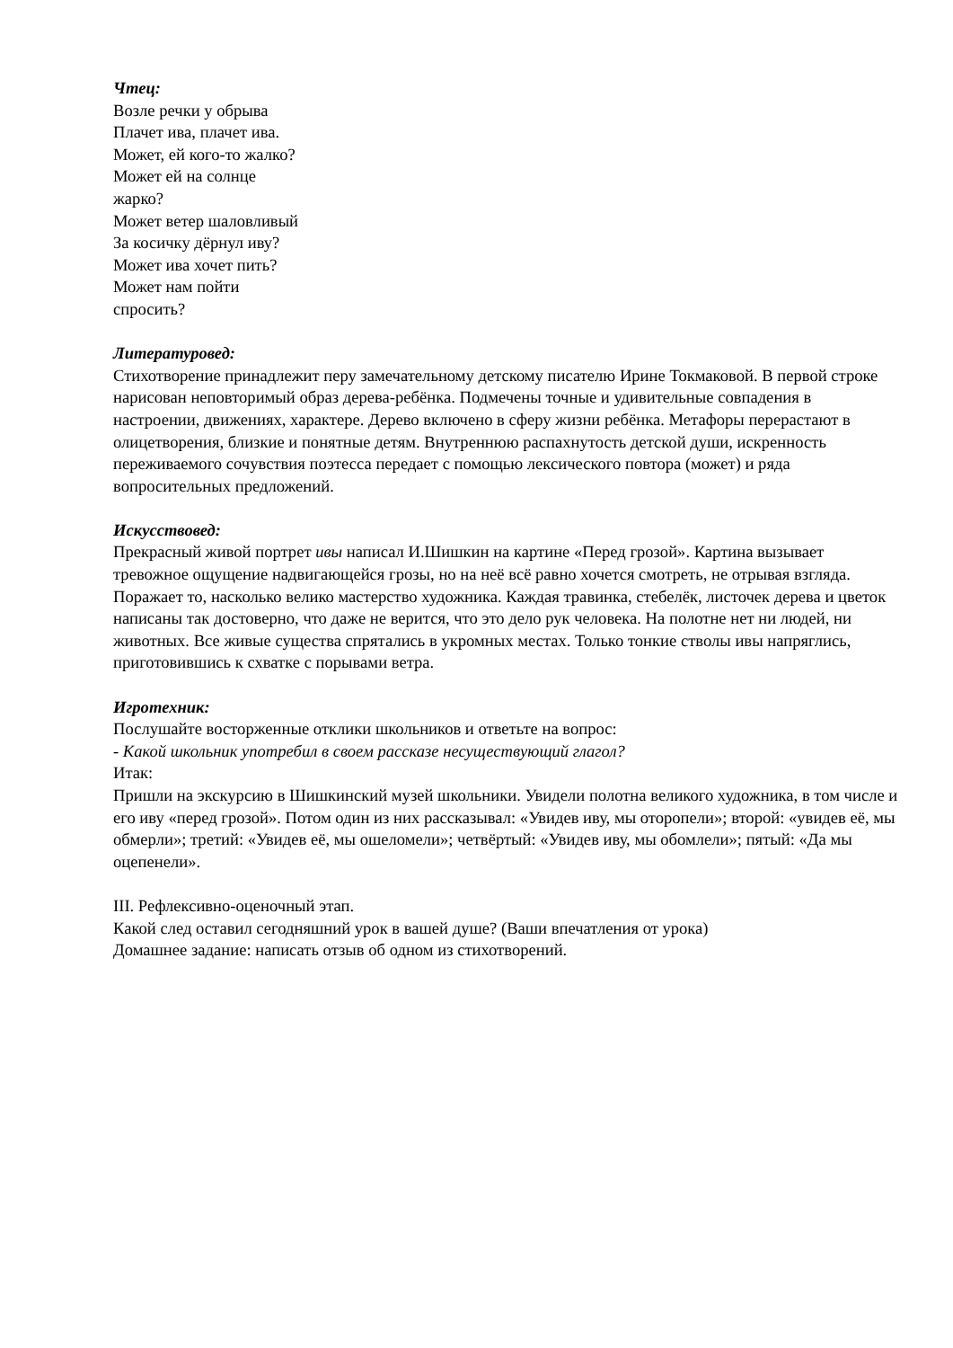Чтец:
Возле речки у обрыва
Плачет ива, плачет ива.
Может, ей кого-то жалко?
Может ей на солнце
жарко?
Может ветер шаловливый
За косичку дёрнул иву?
Может ива хочет пить?
Может нам пойти
спросить?
Литературовед:
Стихотворение принадлежит перу замечательному детскому писателю Ирине Токмаковой. В первой строке нарисован неповторимый образ дерева-ребёнка. Подмечены точные и удивительные совпадения в настроении, движениях, характере. Дерево включено в сферу жизни ребёнка. Метафоры перерастают в олицетворения, близкие и понятные детям. Внутреннюю распахнутость детской души, искренность переживаемого сочувствия поэтесса передает с помощью лексического повтора (может) и ряда вопросительных предложений.
Искусствовед:
Прекрасный живой портрет ивы написал И.Шишкин на картине «Перед грозой». Картина вызывает тревожное ощущение надвигающейся грозы, но на неё всё равно хочется смотреть, не отрывая взгляда. Поражает то, насколько велико мастерство художника. Каждая травинка, стебелёк, листочек дерева и цветок написаны так достоверно, что даже не верится, что это дело рук человека. На полотне нет ни людей, ни животных. Все живые существа спрятались в укромных местах. Только тонкие стволы ивы напряглись, приготовившись к схватке с порывами ветра.
Игротехник:
Послушайте восторженные отклики школьников и ответьте на вопрос:
- Какой школьник употребил в своем рассказе несуществующий глагол?
Итак:
Пришли на экскурсию в Шишкинский музей школьники. Увидели полотна великого художника, в том числе и его иву «перед грозой». Потом один из них рассказывал: «Увидев иву, мы оторопели»; второй: «увидев её, мы обмерли»; третий: «Увидев её, мы ошеломели»; четвёртый: «Увидев иву, мы обомлели»; пятый: «Да мы оцепенели».
III. Рефлексивно-оценочный этап.
Какой след оставил сегодняшний урок в вашей душе? (Ваши впечатления от урока)
Домашнее задание: написать отзыв об одном из стихотворений.